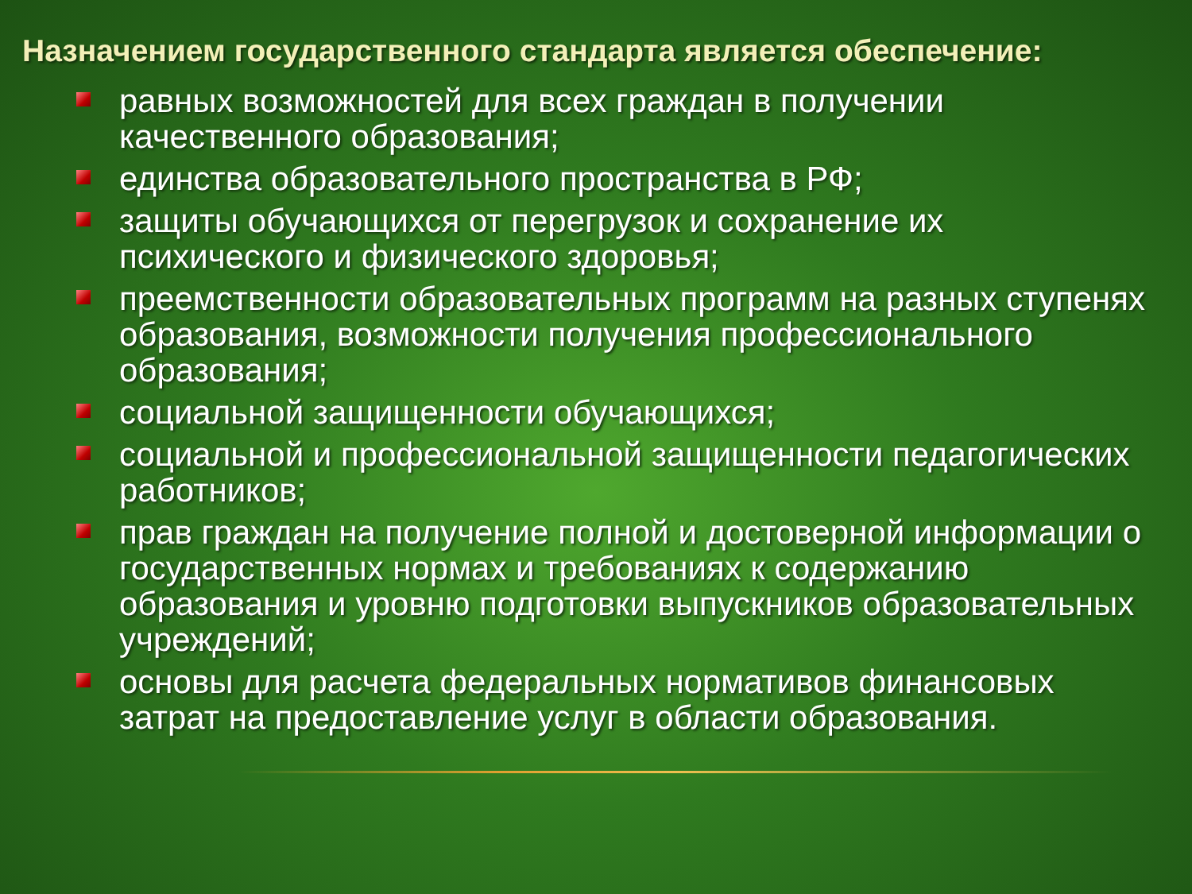Назначением государственного стандарта является обеспечение:
равных возможностей для всех граждан в получении качественного образования;
единства образовательного пространства в РФ;
защиты обучающихся от перегрузок и сохранение их психического и физического здоровья;
преемственности образовательных программ на разных ступенях образования, возможности получения профессионального образования;
социальной защищенности обучающихся;
социальной и профессиональной защищенности педагогических работников;
прав граждан на получение полной и достоверной информации о государственных нормах и требованиях к содержанию образования и уровню подготовки выпускников образовательных учреждений;
основы для расчета федеральных нормативов финансовых затрат на предоставление услуг в области образования.